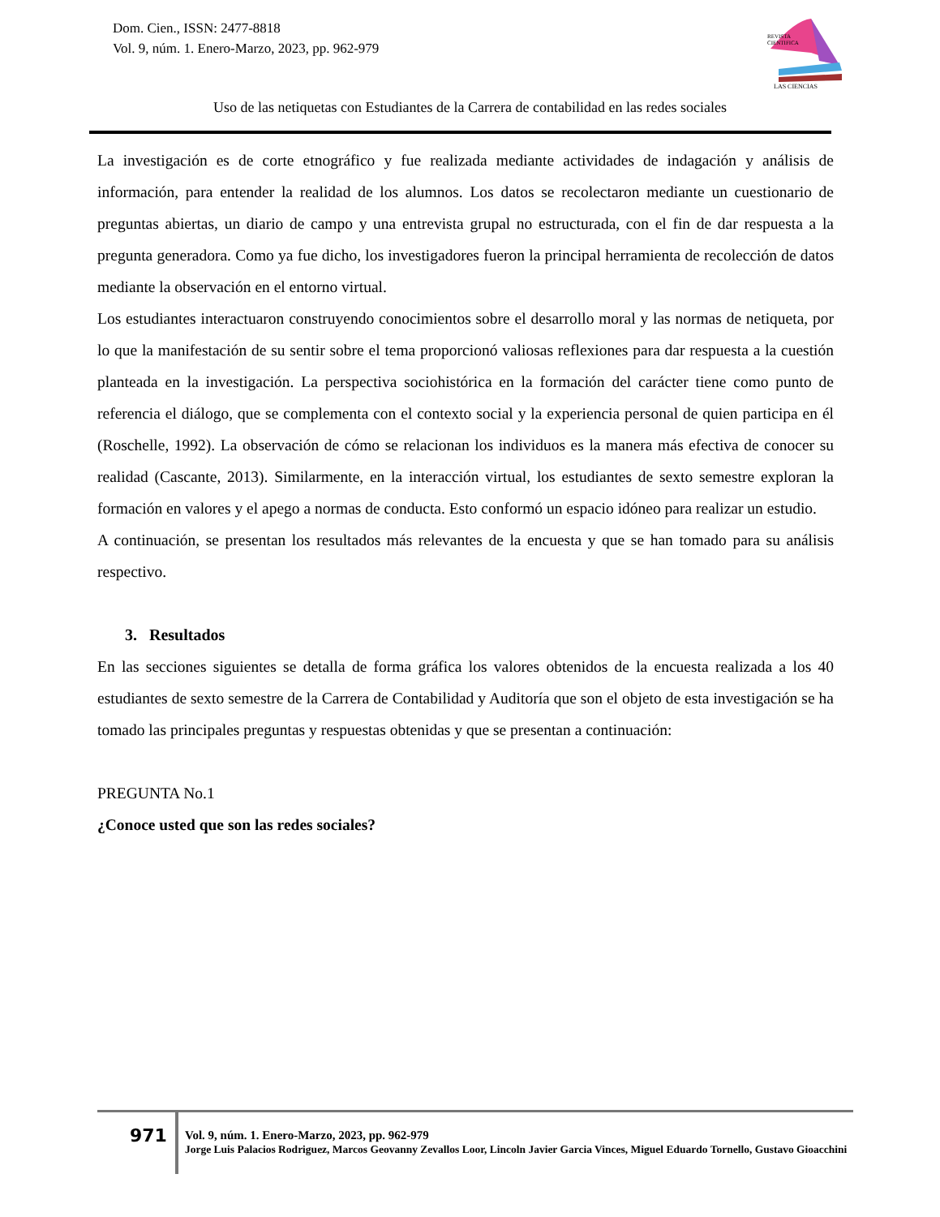Dom. Cien., ISSN: 2477-8818
Vol. 9, núm. 1. Enero-Marzo, 2023, pp. 962-979
REVISTA
CIENTIFICA
LAS CIENCIAS
Uso de las netiquetas con Estudiantes de la Carrera de contabilidad en las redes sociales
La investigación es de corte etnográfico y fue realizada mediante actividades de indagación y análisis de información, para entender la realidad de los alumnos. Los datos se recolectaron mediante un cuestionario de preguntas abiertas, un diario de campo y una entrevista grupal no estructurada, con el fin de dar respuesta a la pregunta generadora. Como ya fue dicho, los investigadores fueron la principal herramienta de recolección de datos mediante la observación en el entorno virtual.
Los estudiantes interactuaron construyendo conocimientos sobre el desarrollo moral y las normas de netiqueta, por lo que la manifestación de su sentir sobre el tema proporcionó valiosas reflexiones para dar respuesta a la cuestión planteada en la investigación. La perspectiva sociohistórica en la formación del carácter tiene como punto de referencia el diálogo, que se complementa con el contexto social y la experiencia personal de quien participa en él (Roschelle, 1992). La observación de cómo se relacionan los individuos es la manera más efectiva de conocer su realidad (Cascante, 2013). Similarmente, en la interacción virtual, los estudiantes de sexto semestre exploran la formación en valores y el apego a normas de conducta. Esto conformó un espacio idóneo para realizar un estudio.
A continuación, se presentan los resultados más relevantes de la encuesta y que se han tomado para su análisis respectivo.
3. Resultados
En las secciones siguientes se detalla de forma gráfica los valores obtenidos de la encuesta realizada a los 40 estudiantes de sexto semestre de la Carrera de Contabilidad y Auditoría que son el objeto de esta investigación se ha tomado las principales preguntas y respuestas obtenidas y que se presentan a continuación:
PREGUNTA No.1
¿Conoce usted que son las redes sociales?
971
Vol. 9, núm. 1. Enero-Marzo, 2023, pp. 962-979
Jorge Luis Palacios Rodriguez, Marcos Geovanny Zevallos Loor, Lincoln Javier Garcia Vinces, Miguel Eduardo Tornello, Gustavo Gioacchini